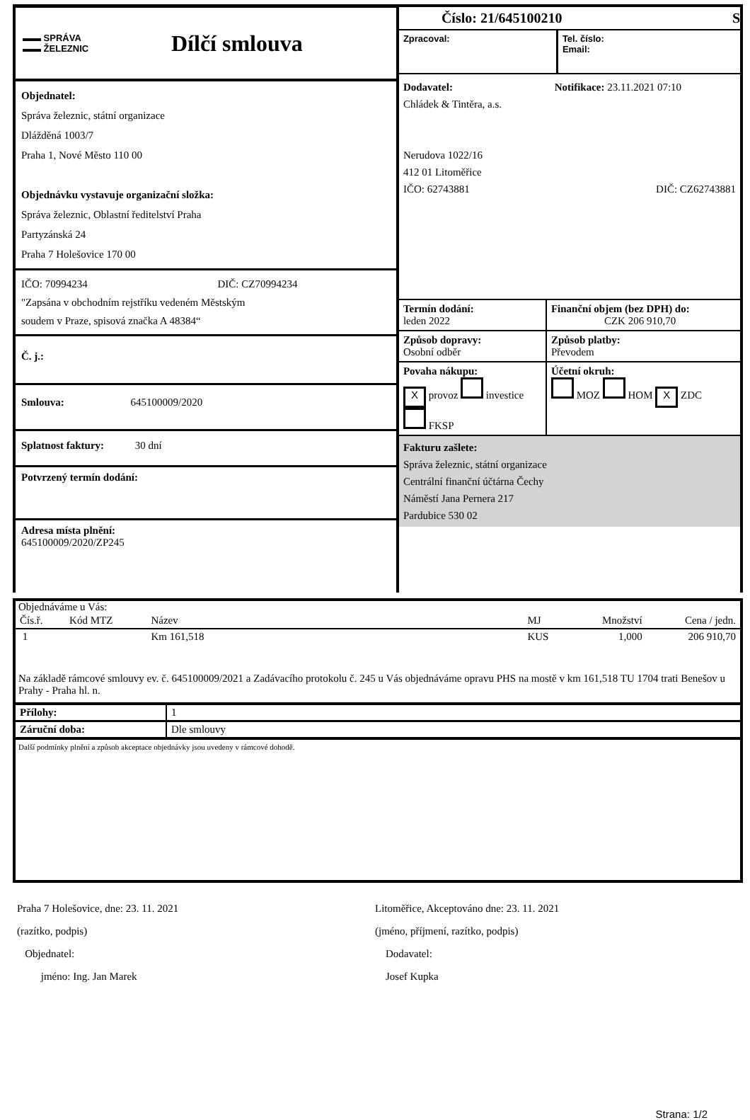▬▬ SPRÁVA
▬▬ ŽELEZNIC
Dílčí smlouva
Objednatel:
Správa železnic, státní organizace
Dlážděná 1003/7
Praha 1, Nové Město 110 00
Objednávku vystavuje organizační složka:
Správa železnic, Oblastní ředitelství Praha
Partyzánská 24
Praha 7 Holešovice 170 00
IČO: 70994234 DIČ: CZ70994234
"Zapsána v obchodním rejstříku vedeném Městským
soudem v Praze, spisová značka A 48384“
Č. j.:
Smlouva: 645100009/2020
Splatnost faktury: 30 dní
Potvrzený termín dodání:
Adresa místa plnění:
645100009/2020/ZP245
Číslo: 21/645100210 S
Zpracoval: Tel. číslo:
Email:
Dodavatel: Notifikace: 23.11.2021 07:10
Chládek & Tintěra, a.s.
Nerudova 1022/16
412 01 Litoměřice
IČO: 62743881 DIČ: CZ62743881
Termín dodání:
leden 2022
Finanční objem (bez DPH) do:
CZK 206 910,70
Způsob dopravy:
Osobní odběr
Způsob platby:
Převodem
Povaha nákupu:
X provoz investice FKSP
Účetní okruh:
MOZ HOM X ZDC
Fakturu zašlete:
Správa železnic, státní organizace
Centrální finanční účtárna Čechy
Náměstí Jana Pernera 217
Pardubice 530 02
Objednáváme u Vás:
| Čís.ř. | Kód MTZ | Název | MJ | Množství | Cena / jedn. |
| --- | --- | --- | --- | --- | --- |
| 1 | | Km 161,518 | KUS | 1,000 | 206 910,70 |
Na základě rámcové smlouvy ev. č. 645100009/2021 a Zadávacího protokolu č. 245 u Vás objednáváme opravu PHS na mostě v km 161,518 TU 1704 trati Benešov u Prahy - Praha hl. n.
| Přílohy: | 1 |
| Záruční doba: | Dle smlouvy |
Další podmínky plnění a způsob akceptace objednávky jsou uvedeny v rámcové dohodě.
Praha 7 Holešovice, dne: 23. 11. 2021
(razítko, podpis)
Objednatel:
jméno: Ing. Jan Marek
Litoměřice, Akceptováno dne: 23. 11. 2021
(jméno, příjmení, razítko, podpis)
Dodavatel:
Josef Kupka
Strana: 1/2